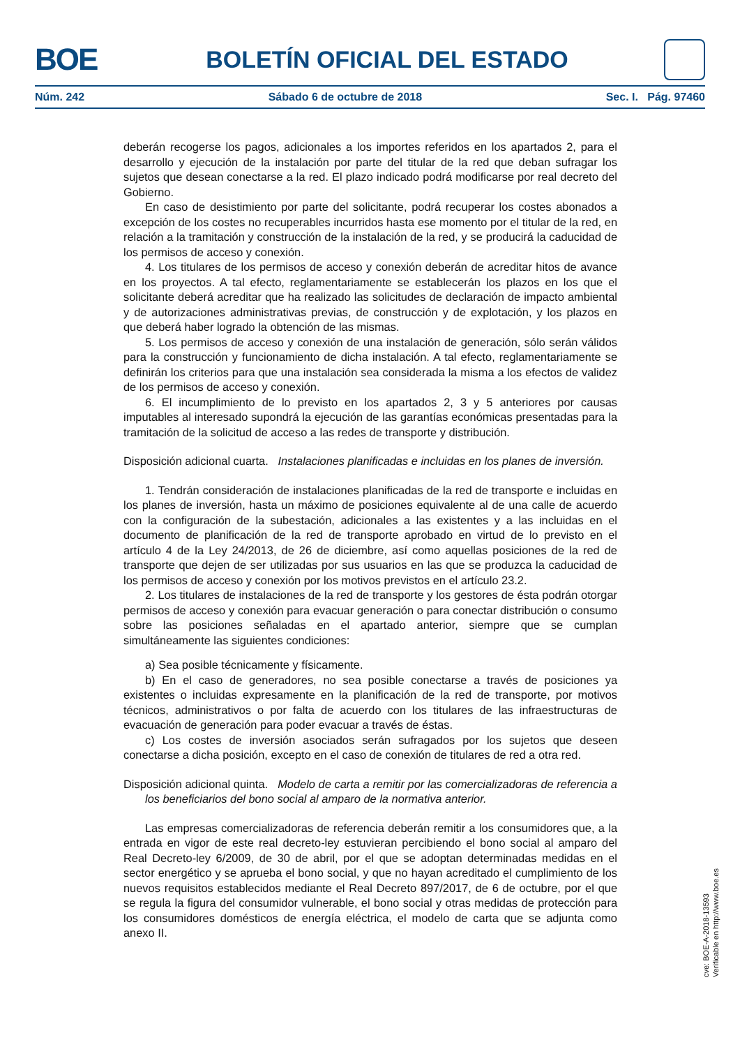BOE
BOLETÍN OFICIAL DEL ESTADO
Núm. 242 Sábado 6 de octubre de 2018 Sec. I. Pág. 97460
deberán recogerse los pagos, adicionales a los importes referidos en los apartados 2, para el desarrollo y ejecución de la instalación por parte del titular de la red que deban sufragar los sujetos que desean conectarse a la red. El plazo indicado podrá modificarse por real decreto del Gobierno.
En caso de desistimiento por parte del solicitante, podrá recuperar los costes abonados a excepción de los costes no recuperables incurridos hasta ese momento por el titular de la red, en relación a la tramitación y construcción de la instalación de la red, y se producirá la caducidad de los permisos de acceso y conexión.
4. Los titulares de los permisos de acceso y conexión deberán de acreditar hitos de avance en los proyectos. A tal efecto, reglamentariamente se establecerán los plazos en los que el solicitante deberá acreditar que ha realizado las solicitudes de declaración de impacto ambiental y de autorizaciones administrativas previas, de construcción y de explotación, y los plazos en que deberá haber logrado la obtención de las mismas.
5. Los permisos de acceso y conexión de una instalación de generación, sólo serán válidos para la construcción y funcionamiento de dicha instalación. A tal efecto, reglamentariamente se definirán los criterios para que una instalación sea considerada la misma a los efectos de validez de los permisos de acceso y conexión.
6. El incumplimiento de lo previsto en los apartados 2, 3 y 5 anteriores por causas imputables al interesado supondrá la ejecución de las garantías económicas presentadas para la tramitación de la solicitud de acceso a las redes de transporte y distribución.
Disposición adicional cuarta. Instalaciones planificadas e incluidas en los planes de inversión.
1. Tendrán consideración de instalaciones planificadas de la red de transporte e incluidas en los planes de inversión, hasta un máximo de posiciones equivalente al de una calle de acuerdo con la configuración de la subestación, adicionales a las existentes y a las incluidas en el documento de planificación de la red de transporte aprobado en virtud de lo previsto en el artículo 4 de la Ley 24/2013, de 26 de diciembre, así como aquellas posiciones de la red de transporte que dejen de ser utilizadas por sus usuarios en las que se produzca la caducidad de los permisos de acceso y conexión por los motivos previstos en el artículo 23.2.
2. Los titulares de instalaciones de la red de transporte y los gestores de ésta podrán otorgar permisos de acceso y conexión para evacuar generación o para conectar distribución o consumo sobre las posiciones señaladas en el apartado anterior, siempre que se cumplan simultáneamente las siguientes condiciones:
a) Sea posible técnicamente y físicamente.
b) En el caso de generadores, no sea posible conectarse a través de posiciones ya existentes o incluidas expresamente en la planificación de la red de transporte, por motivos técnicos, administrativos o por falta de acuerdo con los titulares de las infraestructuras de evacuación de generación para poder evacuar a través de éstas.
c) Los costes de inversión asociados serán sufragados por los sujetos que deseen conectarse a dicha posición, excepto en el caso de conexión de titulares de red a otra red.
Disposición adicional quinta. Modelo de carta a remitir por las comercializadoras de referencia a los beneficiarios del bono social al amparo de la normativa anterior.
Las empresas comercializadoras de referencia deberán remitir a los consumidores que, a la entrada en vigor de este real decreto-ley estuvieran percibiendo el bono social al amparo del Real Decreto-ley 6/2009, de 30 de abril, por el que se adoptan determinadas medidas en el sector energético y se aprueba el bono social, y que no hayan acreditado el cumplimiento de los nuevos requisitos establecidos mediante el Real Decreto 897/2017, de 6 de octubre, por el que se regula la figura del consumidor vulnerable, el bono social y otras medidas de protección para los consumidores domésticos de energía eléctrica, el modelo de carta que se adjunta como anexo II.
cve: BOE-A-2018-13593
Verificable en http://www.boe.es